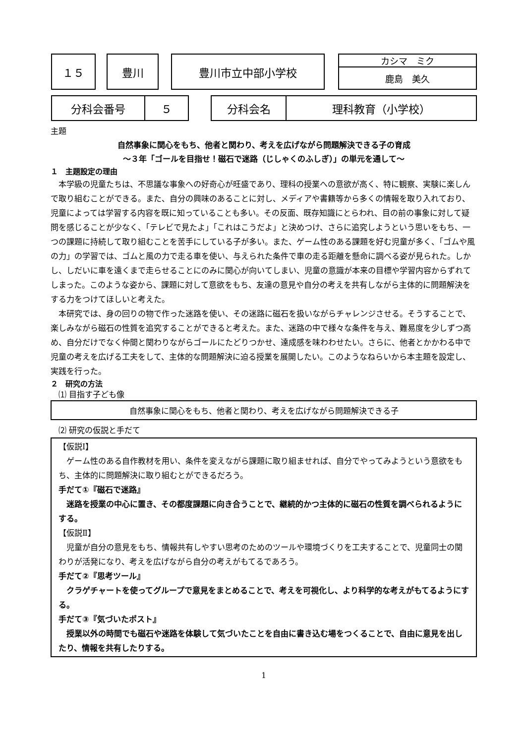１５ 豊川 豊川市立中部小学校 カシマ　ミク
鹿島　美久
分科会番号 ５ 分科会名 理科教育（小学校）
主題
自然事象に関心をもち、他者と関わり、考えを広げながら問題解決できる子の育成
～３年「ゴールを目指せ！磁石で迷路（じしゃくのふしぎ）」の単元を通して～
１　主題設定の理由
　本学級の児童たちは、不思議な事象への好奇心が旺盛であり、理科の授業への意欲が高く、特に観察、実験に楽しんで取り組むことができる。また、自分の興味のあることに対し、メディアや書籍等から多くの情報を取り入れており、児童によっては学習する内容を既に知っていることも多い。その反面、既存知識にとらわれ、目の前の事象に対して疑問を感じることが少なく、「テレビで見たよ」「これはこうだよ」と決めつけ、さらに追究しようという思いをもち、一つの課題に持続して取り組むことを苦手にしている子が多い。また、ゲーム性のある課題を好む児童が多く、「ゴムや風の力」の学習では、ゴムと風の力で走る車を使い、与えられた条件で車の走る距離を懸命に調べる姿が見られた。しかし、しだいに車を遠くまで走らせることにのみに関心が向いてしまい、児童の意識が本来の目標や学習内容からずれてしまった。このような姿から、課題に対して意欲をもち、友達の意見や自分の考えを共有しながら主体的に問題解決をする力をつけてほしいと考えた。
　本研究では、身の回りの物で作った迷路を使い、その迷路に磁石を扱いながらチャレンジさせる。そうすることで、楽しみながら磁石の性質を追究することができると考えた。また、迷路の中で様々な条件を与え、難易度を少しずつ高め、自分だけでなく仲間と関わりながらゴールにたどりつかせ、達成感を味わわせたい。さらに、他者とかかわる中で児童の考えを広げる工夫をして、主体的な問題解決に迫る授業を展開したい。このようなねらいから本主題を設定し、実践を行った。
２　研究の方法
　⑴ 目指す子ども像
自然事象に関心をもち、他者と関わり、考えを広げながら問題解決できる子
　⑵ 研究の仮説と手だて
【仮説Ⅰ】
　ゲーム性のある自作教材を用い、条件を変えながら課題に取り組ませれば、自分でやってみようという意欲をもち、主体的に問題解決に取り組むとができるだろう。
手だて①『磁石で迷路』
　迷路を授業の中心に置き、その都度課題に向き合うことで、継続的かつ主体的に磁石の性質を調べられるようにする。
【仮説Ⅱ】
　児童が自分の意見をもち、情報共有しやすい思考のためのツールや環境づくりを工夫することで、児童同士の関わりが活発になり、考えを広げながら自分の考えがもてるであろう。
手だて②『思考ツール』
　クラゲチャートを使ってグループで意見をまとめることで、考えを可視化し、より科学的な考えがもてるようにする。
手だて③『気づいたポスト』
　授業以外の時間でも磁石や迷路を体験して気づいたことを自由に書き込む場をつくることで、自由に意見を出したり、情報を共有したりする。
1